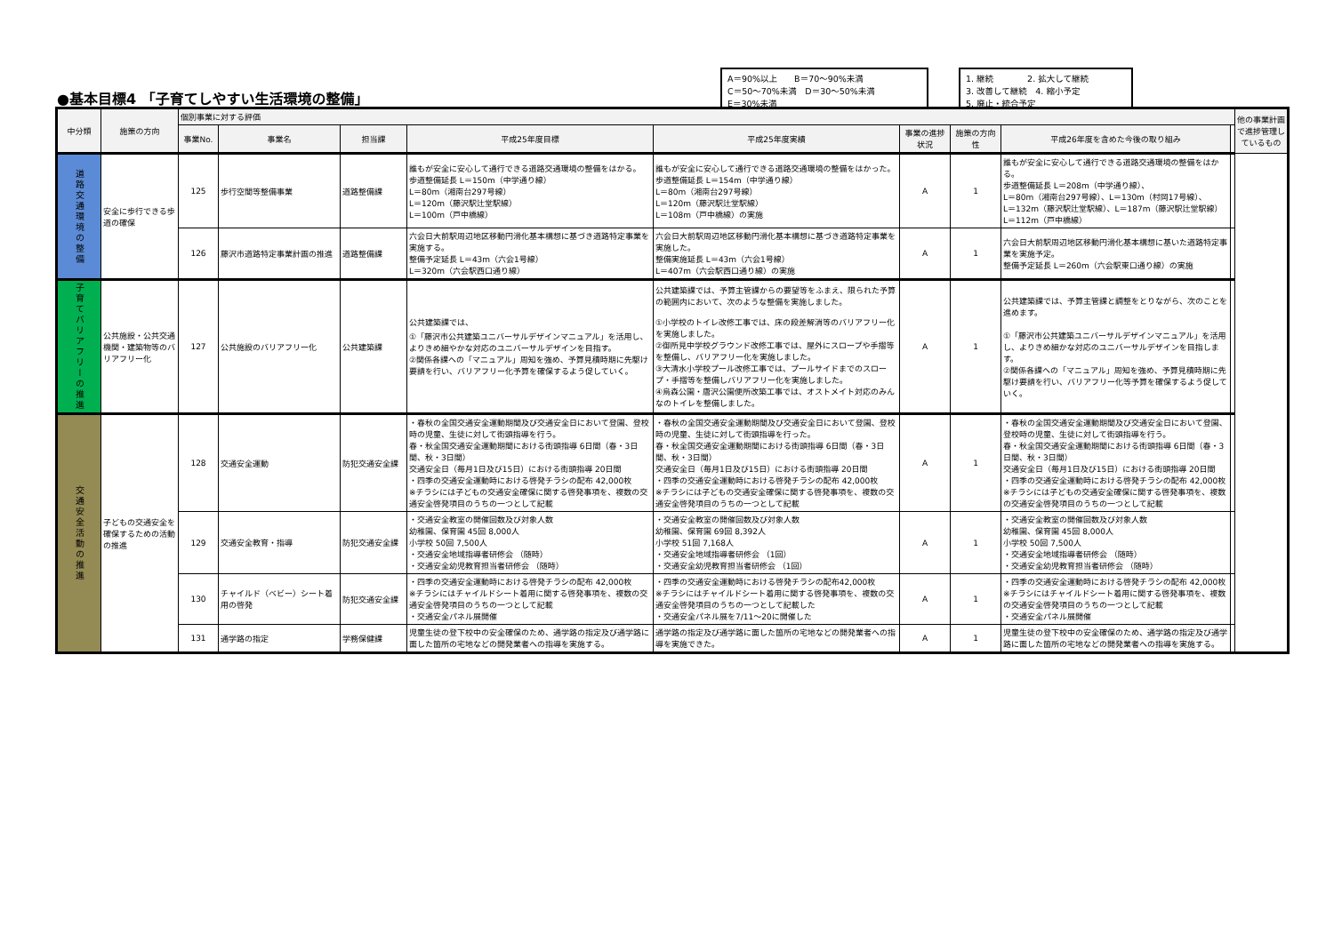●基本目標4 「子育てしやすい生活環境の整備」
A＝90%以上　　B＝70～90%未満
C＝50～70%未満　D＝30～50%未満
E＝30%未満
1. 継続　　　　2. 拡大して継続
3. 改善して継続　4. 縮小予定
5. 廃止・統合予定
| 中分類 | 施策の方向 | 個別事業に対する評価 | | | | | | | | | 他の事業計画で進捗管理しているもの |
| --- | --- | --- | --- | --- | --- | --- | --- | --- | --- | --- | --- |
| | | 事業No. | 事業名 | 担当課 | 平成25年度目標 | 平成25年度実績 | 事業の進捗状況 | 施策の方向性 | 平成26年度を含めた今後の取り組み | | |
| 道路交通環境の整備 | 安全に歩行できる歩道の確保 | 125 | 歩行空間等整備事業 | 道路整備課 | 誰もが安全に安心して通行できる道路交通環境の整備をはかる。 歩道整備延長 L＝150m（中学通り線） L＝80m（湘南台297号線） L＝120m（藤沢駅辻堂駅線） L＝100m（戸中橋線） | 誰もが安全に安心して通行できる道路交通環境の整備をはかった。 歩道整備延長 L＝154m（中学通り線） L＝80m（湘南台297号線） L＝120m（藤沢駅辻堂駅線） L＝108m（戸中橋線）の実施 | A | 1 | 誰もが安全に安心して通行できる道路交通環境の整備をはかる。 歩道整備延長 L＝208m（中学通り線）、 L＝80m（湘南台297号線）、L＝130m（村岡17号線）、 L＝132m（藤沢駅辻堂駅線）、L＝187m（藤沢駅辻堂駅線） L＝112m（戸中橋線） | | |
| | | 126 | 藤沢市道路特定事業計画の推進 | 道路整備課 | 六会日大前駅周辺地区移動円滑化基本構想に基づき道路特定事業を実施する。 整備予定延長 L＝43m（六会1号線） L＝320m（六会駅西口通り線） | 六会日大前駅周辺地区移動円滑化基本構想に基づき道路特定事業を実施した。 整備実施延長 L＝43m（六会1号線） L＝407m（六会駅西口通り線）の実施 | A | 1 | 六会日大前駅周辺地区移動円滑化基本構想に基いた道路特定事業を実施予定。 整備予定延長 L＝260m（六会駅東口通り線）の実施 | | |
| 子育てバリアフリーの推進 | 公共施設・公共交通機関・建築物等のバリアフリー化 | 127 | 公共施設のバリアフリー化 | 公共建築課 | 公共建築課では、 ①「藤沢市公共建築ユニバーサルデザインマニュアル」を活用し、よりきめ細やかな対応のユニバーサルデザインを目指す。 ②関係各課への「マニュアル」周知を強め、予算見積時期に先駆け要請を行い、バリアフリー化予算を確保するよう促していく。 | 公共建築課では、予算主管課からの要望等をふまえ、限られた予算の範囲内において、次のような整備を実施しました。 ①小学校のトイレ改修工事では、床の段差解消等のバリアフリー化を実施しました。 ②御所見中学校グラウンド改修工事では、屋外にスロープや手摺等を整備し、バリアフリー化を実施しました。 ③大清水小学校プール改修工事では、プールサイドまでのスロープ・手摺等を整備しバリアフリー化を実施しました。 ④烏森公園・唐沢公園便所改築工事では、オストメイト対応のみんなのトイレを整備しました。 | A | 1 | 公共建築課では、予算主管課と調整をとりながら、次のことを進めます。 ①「藤沢市公共建築ユニバーサルデザインマニュアル」を活用し、よりきめ細かな対応のユニバーサルデザインを目指します。 ②関係各課への「マニュアル」周知を強め、予算見積時期に先駆け要請を行い、バリアフリー化等予算を確保するよう促していく。 | | |
| 交通安全活動の推進 | 子どもの交通安全を確保するための活動の推進 | 128 | 交通安全運動 | 防犯交通安全課 | ・春秋の全国交通安全運動期間及び交通安全日において登園、登校時の児童、生徒に対して街頭指導を行う。 春・秋全国交通安全運動期間における街頭指導 6日間（春・3日間、秋・3日間） 交通安全日（毎月1日及び15日）における街頭指導 20日間 ・四季の交通安全運動時における啓発チラシの配布 42,000枚 ※チラシには子どもの交通安全確保に関する啓発事項を、複数の交通安全啓発項目のうちの一つとして記載 | ・春秋の全国交通安全運動期間及び交通安全日において登園、登校時の児童、生徒に対して街頭指導を行った。 春・秋全国交通安全運動期間における街頭指導 6日間（春・3日間、秋・3日間） 交通安全日（毎月1日及び15日）における街頭指導 20日間 ・四季の交通安全運動時における啓発チラシの配布 42,000枚 ※チラシには子どもの交通安全確保に関する啓発事項を、複数の交通安全啓発項目のうちの一つとして記載 | A | 1 | ・春秋の全国交通安全運動期間及び交通安全日において登園、登校時の児童、生徒に対して街頭指導を行う。 春・秋全国交通安全運動期間における街頭指導 6日間（春・3日間、秋・3日間） 交通安全日（毎月1日及び15日）における街頭指導 20日間 ・四季の交通安全運動時における啓発チラシの配布 42,000枚 ※チラシには子どもの交通安全確保に関する啓発事項を、複数の交通安全啓発項目のうちの一つとして記載 | | |
| | | 129 | 交通安全教育・指導 | 防犯交通安全課 | ・交通安全教室の開催回数及び対象人数 幼稚園、保育園 45回 8,000人 小学校 50回 7,500人 ・交通安全地域指導者研修会 （随時） ・交通安全幼児教育担当者研修会 （随時） | ・交通安全教室の開催回数及び対象人数 幼稚園、保育園 69回 8,392人 小学校 51回 7,168人 ・交通安全地域指導者研修会 （1回） ・交通安全幼児教育担当者研修会 （1回） | A | 1 | ・交通安全教室の開催回数及び対象人数 幼稚園、保育園 45回 8,000人 小学校 50回 7,500人 ・交通安全地域指導者研修会 （随時） ・交通安全幼児教育担当者研修会 （随時） | | |
| | | 130 | チャイルド（ベビー）シート着用の啓発 | 防犯交通安全課 | ・四季の交通安全運動時における啓発チラシの配布 42,000枚 ※チラシにはチャイルドシート着用に関する啓発事項を、複数の交通安全啓発項目のうちの一つとして記載 ・交通安全パネル展開催 | ・四季の交通安全運動時における啓発チラシの配布42,000枚 ※チラシにはチャイルドシート着用に関する啓発事項を、複数の交通安全啓発項目のうちの一つとして記載した ・交通安全パネル展を7/11～20に開催した | A | 1 | ・四季の交通安全運動時における啓発チラシの配布 42,000枚 ※チラシにはチャイルドシート着用に関する啓発事項を、複数の交通安全啓発項目のうちの一つとして記載 ・交通安全パネル展開催 | | |
| | | 131 | 通学路の指定 | 学務保健課 | 児童生徒の登下校中の安全確保のため、通学路の指定及び通学路に面した箇所の宅地などの開発業者への指導を実施する。 | 通学路の指定及び通学路に面した箇所の宅地などの開発業者への指導を実施できた。 | A | 1 | 児童生徒の登下校中の安全確保のため、通学路の指定及び通学路に面した箇所の宅地などの開発業者への指導を実施する。 | | |